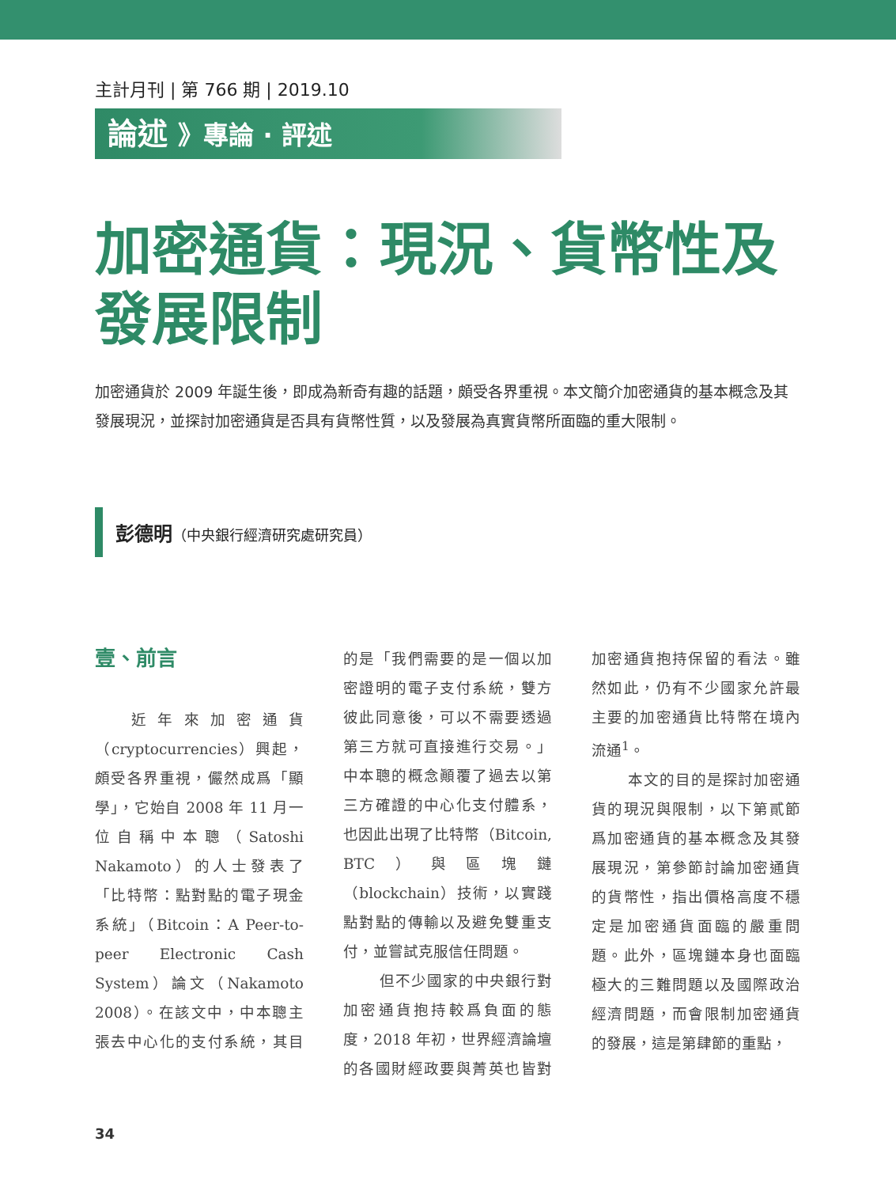主計月刊 | 第 766 期 | 2019.10
論述 》專論 · 評述
加密通貨：現況、貨幣性及發展限制
加密通貨於 2009 年誕生後，即成為新奇有趣的話題，頗受各界重視。本文簡介加密通貨的基本概念及其發展現況，並探討加密通貨是否具有貨幣性質，以及發展為真實貨幣所面臨的重大限制。
彭德明（中央銀行經濟研究處研究員）
壹、前言
近年來加密通貨（cryptocurrencies）興起，頗受各界重視，儼然成爲「顯學」，它始自 2008 年 11 月一位自稱中本聰（Satoshi Nakamoto）的人士發表了「比特幣：點對點的電子現金系統」（Bitcoin：A Peer-to-peer Electronic Cash System）論文（Nakamoto 2008）。在該文中，中本聰主張去中心化的支付系統，其目的是「我們需要的是一個以加密證明的電子支付系統，雙方彼此同意後，可以不需要透過第三方就可直接進行交易。」中本聰的概念顚覆了過去以第三方確證的中心化支付體系，也因此出現了比特幣（Bitcoin, BTC）與區塊鏈（blockchain）技術，以實踐點對點的傳輸以及避免雙重支付，並嘗試克服信任問題。
但不少國家的中央銀行對加密通貨抱持較爲負面的態度，2018 年初，世界經濟論壇的各國財經政要與菁英也皆對加密通貨抱持保留的看法。雖然如此，仍有不少國家允許最主要的加密通貨比特幣在境內流通<sup>1</sup>。
本文的目的是探討加密通貨的現況與限制，以下第貳節爲加密通貨的基本概念及其發展現況，第參節討論加密通貨的貨幣性，指出價格高度不穩定是加密通貨面臨的嚴重問題。此外，區塊鏈本身也面臨極大的三難問題以及國際政治經濟問題，而會限制加密通貨的發展，這是第肆節的重點，
34